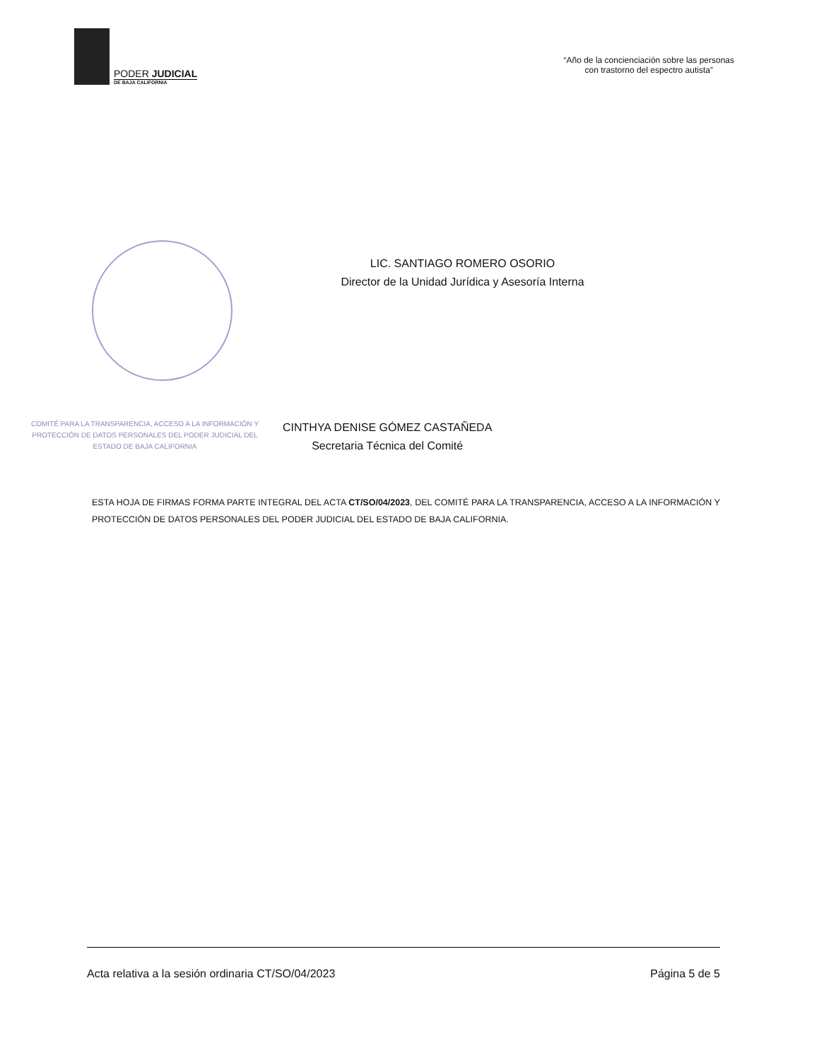PODER JUDICIAL
DE BAJA CALIFORNIA
“Año de la concienciación sobre las personas
con trastorno del espectro autista”
LIC. SANTIAGO ROMERO OSORIO
Director de la Unidad Jurídica y Asesoría Interna
COMITÉ PARA LA TRANSPARENCIA, ACCESO A LA INFORMACIÓN Y PROTECCIÓN DE DATOS PERSONALES DEL PODER JUDICIAL DEL ESTADO DE BAJA CALIFORNIA
CINTHYA DENISE GÓMEZ CASTAÑEDA
Secretaria Técnica del Comité
ESTA HOJA DE FIRMAS FORMA PARTE INTEGRAL DEL ACTA CT/SO/04/2023, DEL COMITÉ PARA LA TRANSPARENCIA, ACCESO A LA INFORMACIÓN Y PROTECCIÓN DE DATOS PERSONALES DEL PODER JUDICIAL DEL ESTADO DE BAJA CALIFORNIA.
Acta relativa a la sesión ordinaria CT/SO/04/2023 Página 5 de 5